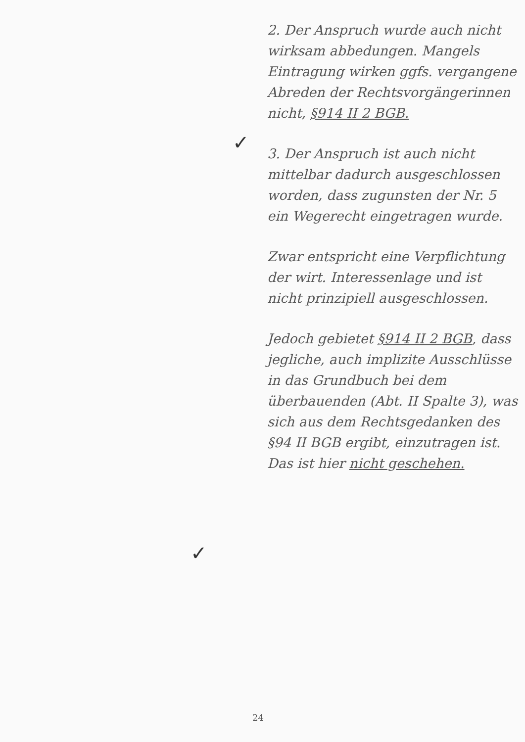✓
✓
2. Der Anspruch wurde auch nicht wirksam abbedungen. Mangels Eintragung wirken ggfs. vergangene Abreden der Rechtsvorgängerinnen nicht, §914 II 2 BGB.
3. Der Anspruch ist auch nicht mittelbar dadurch ausgeschlossen worden, dass zugunsten der Nr. 5 ein Wegerecht eingetragen wurde.
Zwar entspricht eine Verpflichtung der wirt. Interessenlage und ist nicht prinzipiell ausgeschlossen.
Jedoch gebietet §914 II 2 BGB, dass jegliche, auch implizite Ausschlüsse in das Grundbuch bei dem überbauenden (Abt. II Spalte 3), was sich aus dem Rechtsgedanken des §94 II BGB ergibt, einzutragen ist. Das ist hier nicht geschehen.
24